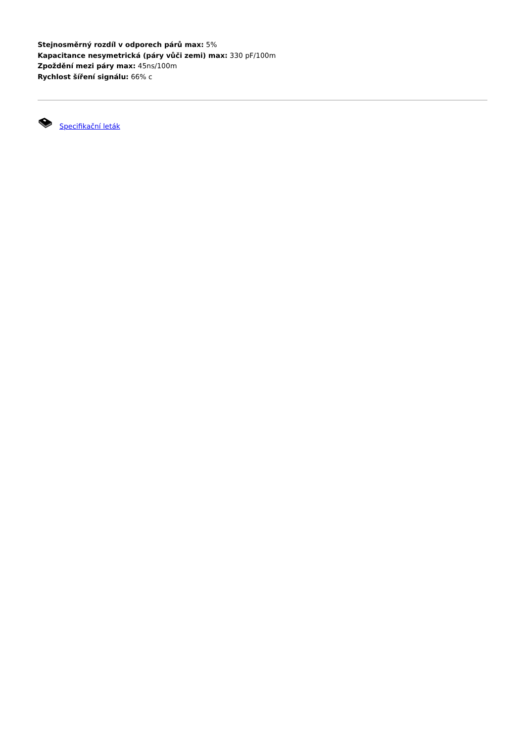Stejnosměrný rozdíl v odporech párů max: 5%
Kapacitance nesymetrická (páry vůči zemi) max: 330 pF/100m
Zpoždění mezi páry max: 45ns/100m
Rychlost šíření signálu: 66% c
Specifikační leták